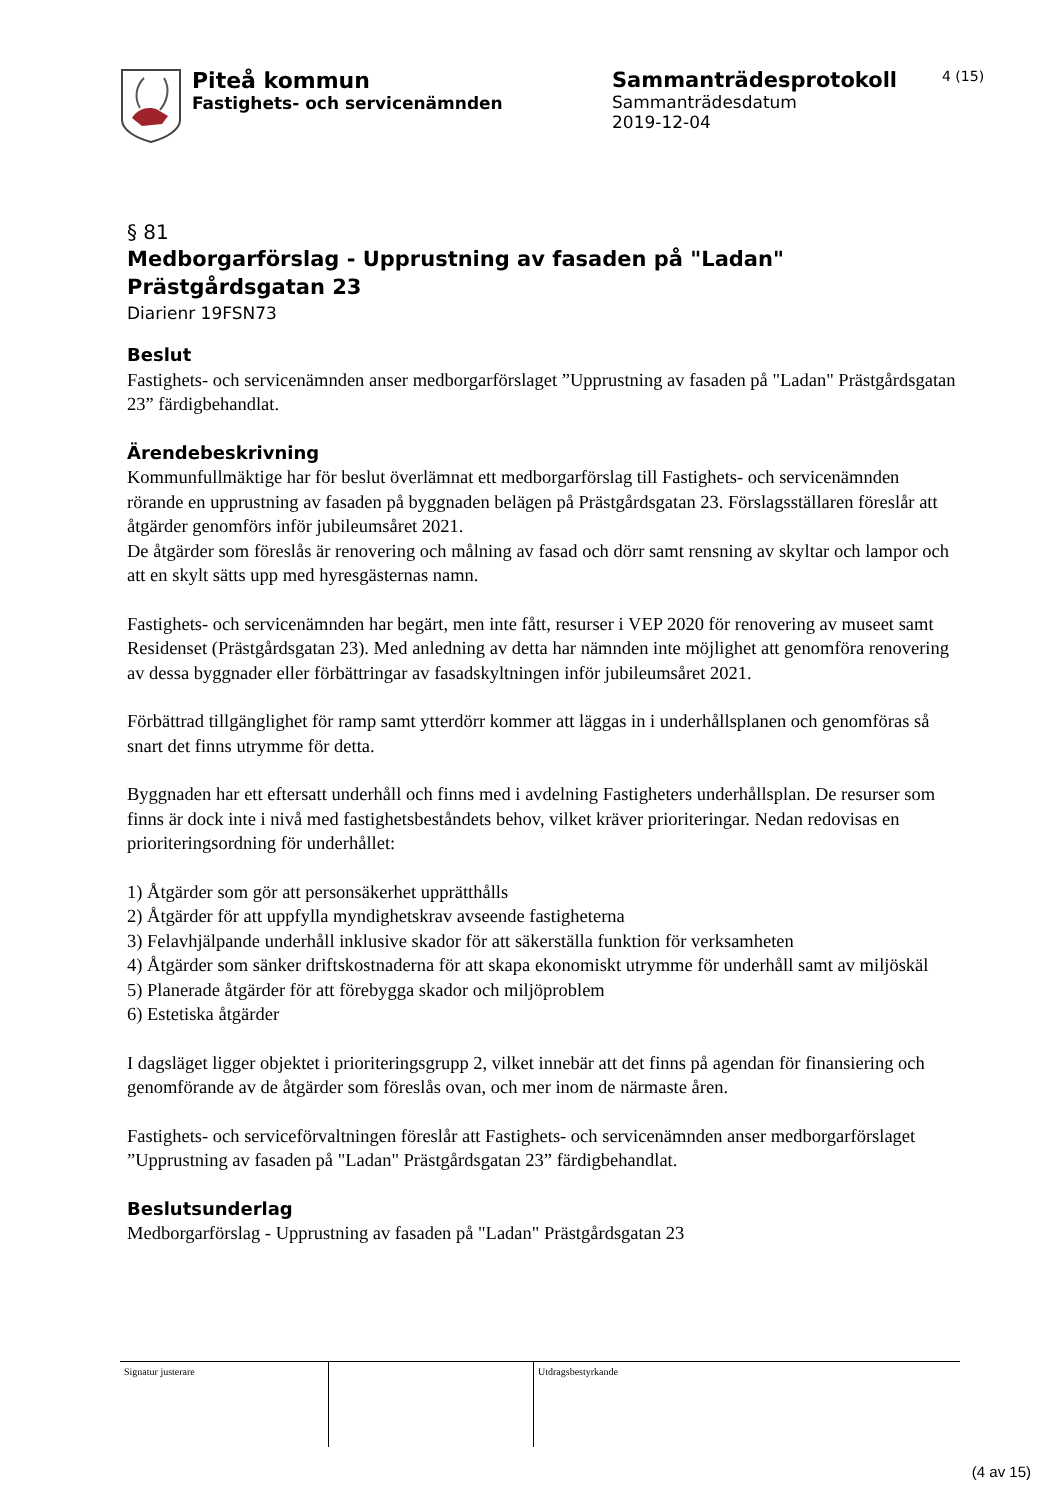Piteå kommun
Fastighets- och servicenämnden
Sammanträdesprotokoll
Sammanträdesdatum
2019-12-04
4 (15)
§ 81
Medborgarförslag - Upprustning av fasaden på "Ladan" Prästgårdsgatan 23
Diarienr 19FSN73
Beslut
Fastighets- och servicenämnden anser medborgarförslaget ”Upprustning av fasaden på "Ladan" Prästgårdsgatan 23” färdigbehandlat.
Ärendebeskrivning
Kommunfullmäktige har för beslut överlämnat ett medborgarförslag till Fastighets- och servicenämnden rörande en upprustning av fasaden på byggnaden belägen på Prästgårdsgatan 23. Förslagsställaren föreslår att åtgärder genomförs inför jubileumsåret 2021.
De åtgärder som föreslås är renovering och målning av fasad och dörr samt rensning av skyltar och lampor och att en skylt sätts upp med hyresgästernas namn.
Fastighets- och servicenämnden har begärt, men inte fått, resurser i VEP 2020 för renovering av museet samt Residenset (Prästgårdsgatan 23). Med anledning av detta har nämnden inte möjlighet att genomföra renovering av dessa byggnader eller förbättringar av fasadskyltningen inför jubileumsåret 2021.
Förbättrad tillgänglighet för ramp samt ytterdörr kommer att läggas in i underhållsplanen och genomföras så snart det finns utrymme för detta.
Byggnaden har ett eftersatt underhåll och finns med i avdelning Fastigheters underhållsplan. De resurser som finns är dock inte i nivå med fastighetsbeståndets behov, vilket kräver prioriteringar. Nedan redovisas en prioriteringsordning för underhållet:
1) Åtgärder som gör att personsäkerhet upprätthålls
2) Åtgärder för att uppfylla myndighetskrav avseende fastigheterna
3) Felavhjälpande underhåll inklusive skador för att säkerställa funktion för verksamheten
4) Åtgärder som sänker driftskostnaderna för att skapa ekonomiskt utrymme för underhåll samt av miljöskäl
5) Planerade åtgärder för att förebygga skador och miljöproblem
6) Estetiska åtgärder
I dagsläget ligger objektet i prioriteringsgrupp 2, vilket innebär att det finns på agendan för finansiering och genomförande av de åtgärder som föreslås ovan, och mer inom de närmaste åren.
Fastighets- och serviceförvaltningen föreslår att Fastighets- och servicenämnden anser medborgarförslaget ”Upprustning av fasaden på "Ladan" Prästgårdsgatan 23” färdigbehandlat.
Beslutsunderlag
Medborgarförslag - Upprustning av fasaden på "Ladan" Prästgårdsgatan 23
Signatur justerare Utdragsbestyrkande
(4 av 15)